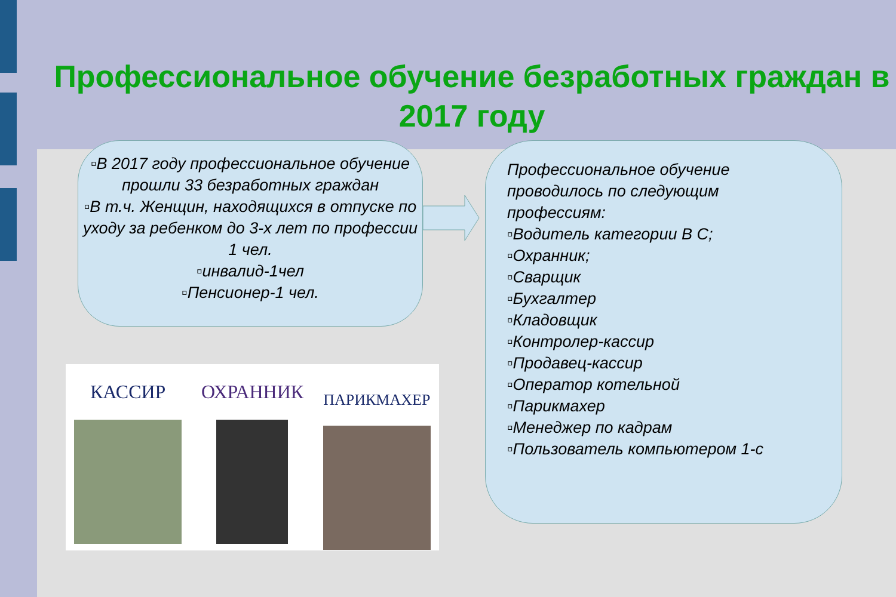Профессиональное обучение безработных граждан в 2017 году
▫В 2017 году профессиональное обучение прошли 33 безработных граждан
▫В т.ч. Женщин, находящихся в отпуске по уходу за ребенком до 3-х лет по профессии 1 чел.
▫инвалид-1чел
▫Пенсионер-1 чел.
Профессиональное обучение проводилось по следующим профессиям:
▫Водитель категории В С;
▫Охранник;
▫Сварщик
▫Бухгалтер
▫Кладовщик
▫Контролер-кассир
▫Продавец-кассир
▫Оператор котельной
▫Парикмахер
▫Менеджер по кадрам
▫Пользователь компьютером 1-с
КАССИР ОХРАННИК
ПАРИКМАХЕР